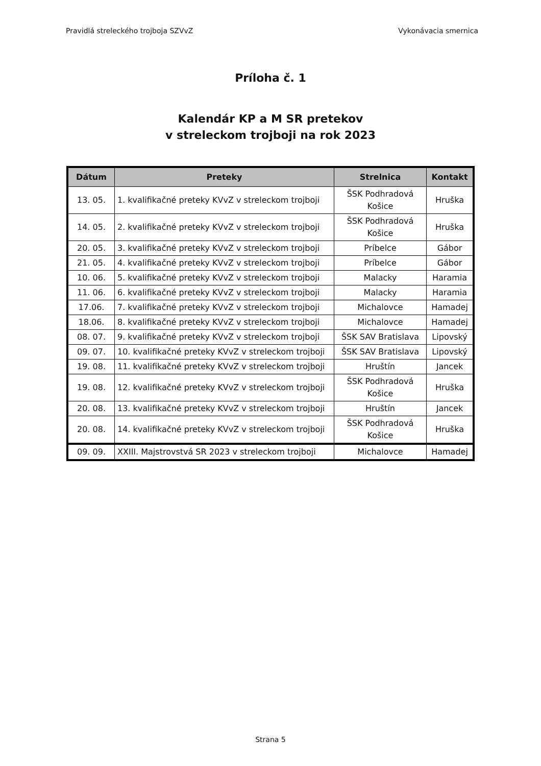Pravidlá streleckého trojboja SZVvZ Vykonávacia smernica
Príloha č. 1
Kalendár KP a M SR pretekov
v streleckom trojboji na rok 2023
| Dátum | Preteky | Strelnica | Kontakt |
| --- | --- | --- | --- |
| 13. 05. | 1. kvalifikačné preteky KVvZ v streleckom trojboji | ŠSK Podhradová Košice | Hruška |
| 14. 05. | 2. kvalifikačné preteky KVvZ v streleckom trojboji | ŠSK Podhradová Košice | Hruška |
| 20. 05. | 3. kvalifikačné preteky KVvZ v streleckom trojboji | Príbelce | Gábor |
| 21. 05. | 4. kvalifikačné preteky KVvZ v streleckom trojboji | Príbelce | Gábor |
| 10. 06. | 5. kvalifikačné preteky KVvZ v streleckom trojboji | Malacky | Haramia |
| 11. 06. | 6. kvalifikačné preteky KVvZ v streleckom trojboji | Malacky | Haramia |
| 17.06. | 7. kvalifikačné preteky KVvZ v streleckom trojboji | Michalovce | Hamadej |
| 18.06. | 8. kvalifikačné preteky KVvZ v streleckom trojboji | Michalovce | Hamadej |
| 08. 07. | 9. kvalifikačné preteky KVvZ v streleckom trojboji | ŠSK SAV Bratislava | Lipovský |
| 09. 07. | 10. kvalifikačné preteky KVvZ v streleckom trojboji | ŠSK SAV Bratislava | Lipovský |
| 19. 08. | 11. kvalifikačné preteky KVvZ v streleckom trojboji | Hruštín | Jancek |
| 19. 08. | 12. kvalifikačné preteky KVvZ v streleckom trojboji | ŠSK Podhradová Košice | Hruška |
| 20. 08. | 13. kvalifikačné preteky KVvZ v streleckom trojboji | Hruštín | Jancek |
| 20. 08. | 14. kvalifikačné preteky KVvZ v streleckom trojboji | ŠSK Podhradová Košice | Hruška |
| 09. 09. | XXIII. Majstrovstvá SR 2023 v streleckom trojboji | Michalovce | Hamadej |
Strana 5